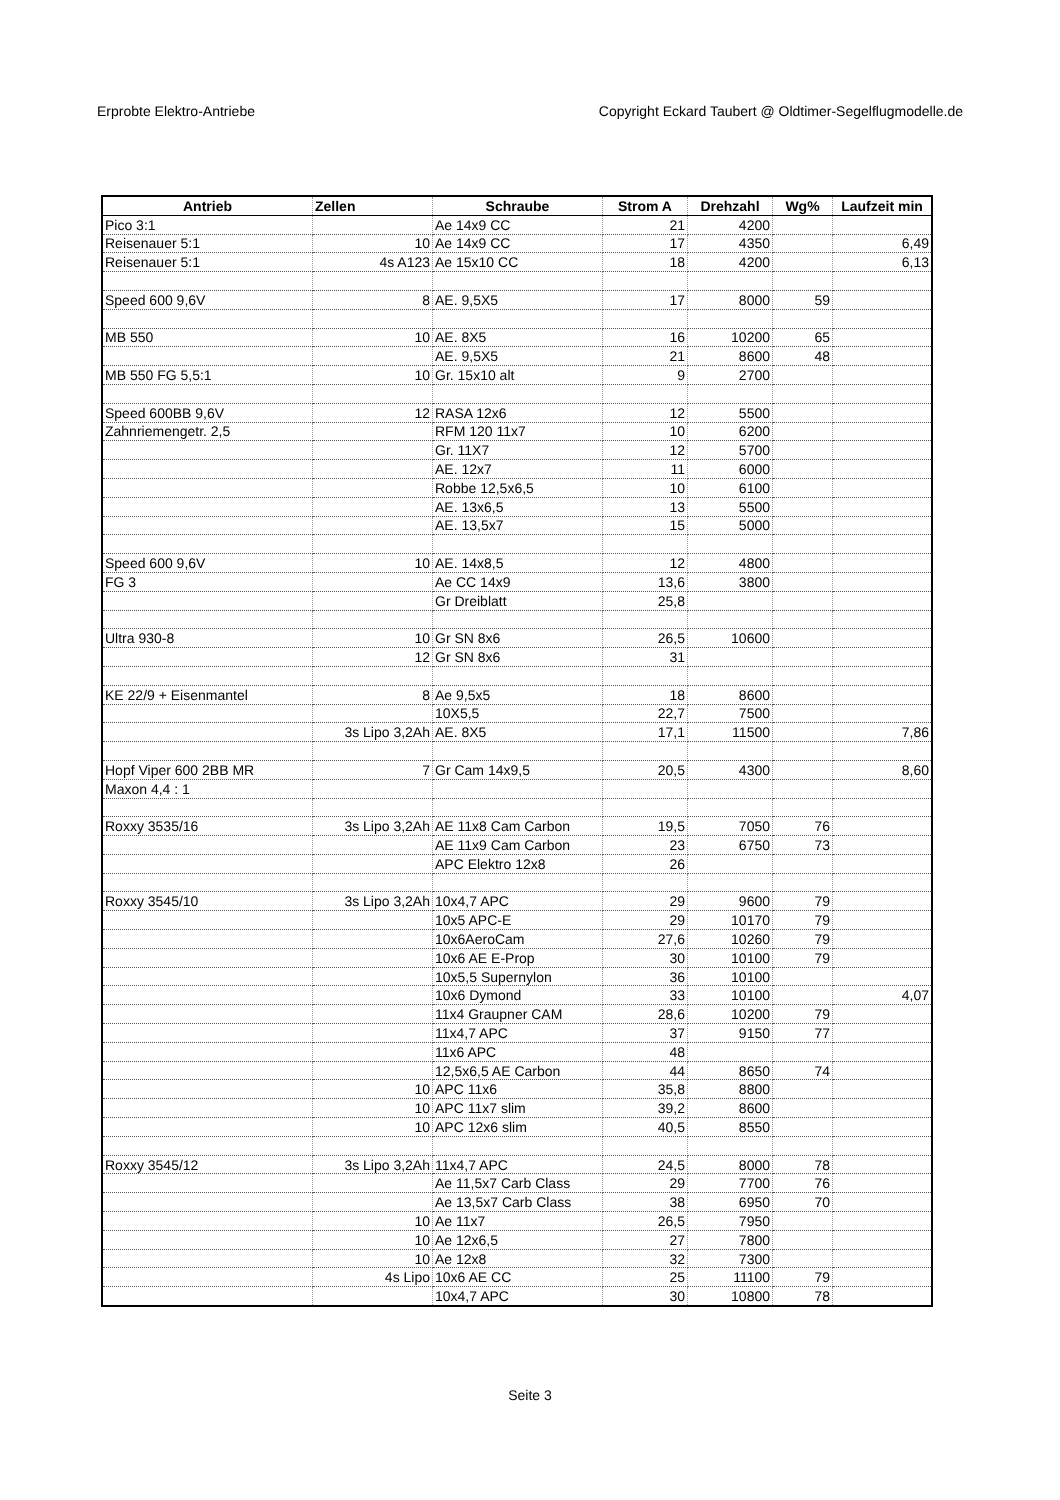Erprobte Elektro-Antriebe Copyright Eckard Taubert @ Oldtimer-Segelflugmodelle.de
| Antrieb | Zellen | Schraube | Strom A | Drehzahl | Wg% | Laufzeit min |
| --- | --- | --- | --- | --- | --- | --- |
| Pico 3:1 | | Ae 14x9 CC | 21 | 4200 | | |
| Reisenauer 5:1 | 10 | Ae 14x9 CC | 17 | 4350 | | 6,49 |
| Reisenauer 5:1 | 4s A123 | Ae 15x10 CC | 18 | 4200 | | 6,13 |
| Speed 600 9,6V | 8 | AE. 9,5X5 | 17 | 8000 | 59 | |
| MB 550 | 10 | AE. 8X5 | 16 | 10200 | 65 | |
| | | AE. 9,5X5 | 21 | 8600 | 48 | |
| MB 550 FG 5,5:1 | 10 | Gr. 15x10 alt | 9 | 2700 | | |
| Speed 600BB 9,6V | 12 | RASA 12x6 | 12 | 5500 | | |
| Zahnriemengetr. 2,5 | | RFM 120 11x7 | 10 | 6200 | | |
| | | Gr. 11X7 | 12 | 5700 | | |
| | | AE. 12x7 | 11 | 6000 | | |
| | | Robbe 12,5x6,5 | 10 | 6100 | | |
| | | AE. 13x6,5 | 13 | 5500 | | |
| | | AE. 13,5x7 | 15 | 5000 | | |
| Speed 600 9,6V | 10 | AE. 14x8,5 | 12 | 4800 | | |
| FG 3 | | Ae CC 14x9 | 13,6 | 3800 | | |
| | | Gr Dreiblatt | 25,8 | | | |
| Ultra 930-8 | 10 | Gr SN 8x6 | 26,5 | 10600 | | |
| | 12 | Gr SN 8x6 | 31 | | | |
| KE 22/9 + Eisenmantel | 8 | Ae 9,5x5 | 18 | 8600 | | |
| | | 10X5,5 | 22,7 | 7500 | | |
| | 3s Lipo 3,2Ah | AE. 8X5 | 17,1 | 11500 | | 7,86 |
| Hopf Viper 600 2BB MR | 7 | Gr Cam 14x9,5 | 20,5 | 4300 | | 8,60 |
| Maxon 4,4 : 1 | | | | | | |
| Roxxy 3535/16 | 3s Lipo 3,2Ah | AE 11x8 Cam Carbon | 19,5 | 7050 | 76 | |
| | | AE 11x9 Cam Carbon | 23 | 6750 | 73 | |
| | | APC Elektro 12x8 | 26 | | | |
| Roxxy 3545/10 | 3s Lipo 3,2Ah | 10x4,7 APC | 29 | 9600 | 79 | |
| | | 10x5 APC-E | 29 | 10170 | 79 | |
| | | 10x6AeroCam | 27,6 | 10260 | 79 | |
| | | 10x6 AE E-Prop | 30 | 10100 | 79 | |
| | | 10x5,5 Supernylon | 36 | 10100 | | |
| | | 10x6 Dymond | 33 | 10100 | | 4,07 |
| | | 11x4 Graupner CAM | 28,6 | 10200 | 79 | |
| | | 11x4,7 APC | 37 | 9150 | 77 | |
| | | 11x6 APC | 48 | | | |
| | | 12,5x6,5 AE Carbon | 44 | 8650 | 74 | |
| | 10 | APC 11x6 | 35,8 | 8800 | | |
| | 10 | APC 11x7 slim | 39,2 | 8600 | | |
| | 10 | APC 12x6 slim | 40,5 | 8550 | | |
| Roxxy 3545/12 | 3s Lipo 3,2Ah | 11x4,7 APC | 24,5 | 8000 | 78 | |
| | | Ae 11,5x7 Carb Class | 29 | 7700 | 76 | |
| | | Ae 13,5x7 Carb Class | 38 | 6950 | 70 | |
| | 10 | Ae 11x7 | 26,5 | 7950 | | |
| | 10 | Ae 12x6,5 | 27 | 7800 | | |
| | 10 | Ae 12x8 | 32 | 7300 | | |
| | 4s Lipo | 10x6 AE CC | 25 | 11100 | 79 | |
| | | 10x4,7 APC | 30 | 10800 | 78 | |
Seite 3